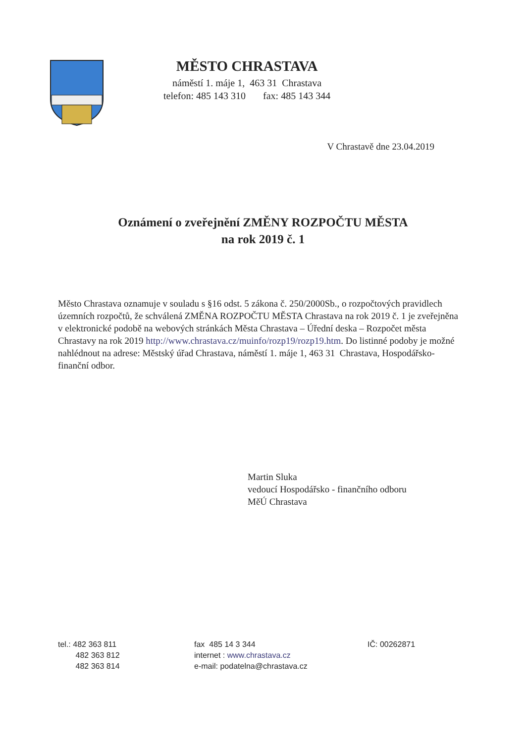MĚSTO CHRASTAVA
náměstí 1. máje 1, 463 31 Chrastava
telefon: 485 143 310 fax: 485 143 344
V Chrastavě dne 23.04.2019
Oznámení o zveřejnění ZMĚNY ROZPOČTU MĚSTA
na rok 2019 č. 1
Město Chrastava oznamuje v souladu s §16 odst. 5 zákona č. 250/2000Sb., o rozpočtových pravidlech územních rozpočtů, že schválená ZMĚNA ROZPOČTU MĚSTA Chrastava na rok 2019 č. 1 je zveřejněna v elektronické podobě na webových stránkách Města Chrastava – Úřední deska – Rozpočet města Chrastavy na rok 2019 http://www.chrastava.cz/muinfo/rozp19/rozp19.htm. Do listinné podoby je možné nahlédnout na adrese: Městský úřad Chrastava, náměstí 1. máje 1, 463 31 Chrastava, Hospodářsko-finanční odbor.
Martin Sluka
vedoucí Hospodářsko - finančního odboru
MěÚ Chrastava
tel.: 482 363 811
482 363 812
482 363 814
fax 485 14 3 344
internet : www.chrastava.cz
e-mail: podatelna@chrastava.cz
IČ: 00262871